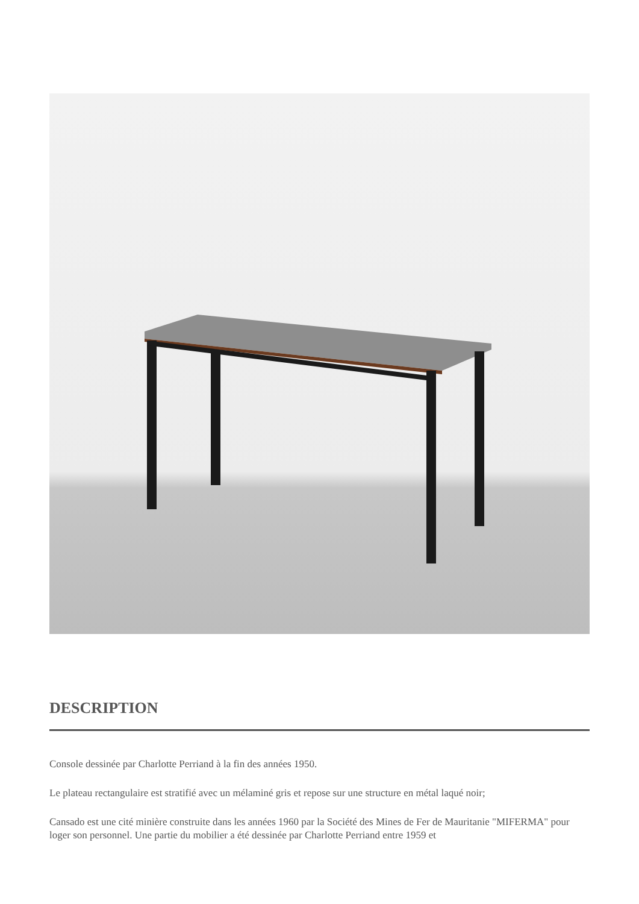DESCRIPTION
Console dessinée par Charlotte Perriand à la fin des années 1950.
Le plateau rectangulaire est stratifié avec un mélaminé gris et repose sur une structure en métal laqué noir;
Cansado est une cité minière construite dans les années 1960 par la Société des Mines de Fer de Mauritanie "MIFERMA" pour loger son personnel. Une partie du mobilier a été dessinée par Charlotte Perriand entre 1959 et